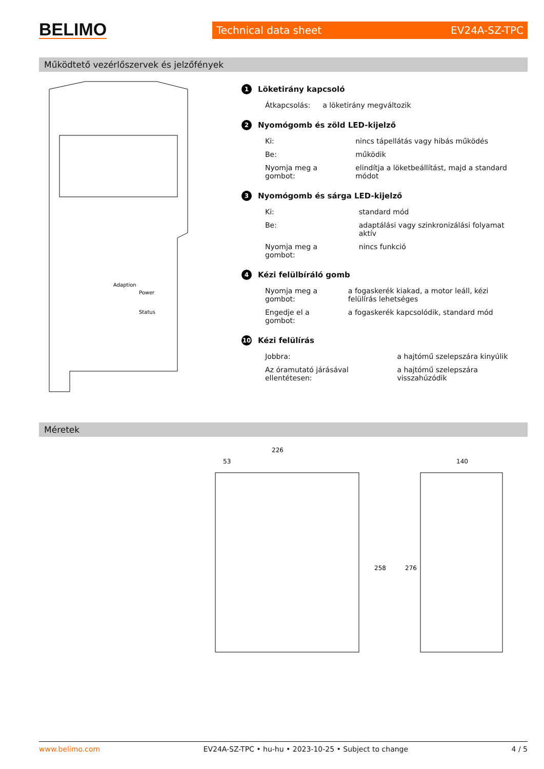BELIMO
Technical data sheet EV24A-SZ-TPC
Működtető vezérlőszervek és jelzőfények
Adaption
Power
Status
1 Löketirány kapcsoló
| Átkapcsolás: | a löketirány megváltozik |
2 Nyomógomb és zöld LED-kijelző
| Ki: | nincs tápellátás vagy hibás működés |
| Be: | működik |
| Nyomja meg a gombot: | elindítja a löketbeállítást, majd a standard módot |
3 Nyomógomb és sárga LED-kijelző
| Ki: | standard mód |
| Be: | adaptálási vagy szinkronizálási folyamat aktív |
| Nyomja meg a gombot: | nincs funkció |
4 Kézi felülbíráló gomb
| Nyomja meg a gombot: | a fogaskerék kiakad, a motor leáll, kézi felülírás lehetséges |
| Engedje el a gombot: | a fogaskerék kapcsolódik, standard mód |
10 Kézi felülírás
| Jobbra: | a hajtómű szelepszára kinyúlik |
| Az óramutató járásával ellentétesen: | a hajtómű szelepszára visszahúzódik |
Méretek
226
53
140
258
276
www.belimo.com EV24A-SZ-TPC • hu-hu • 2023-10-25 • Subject to change 4 / 5